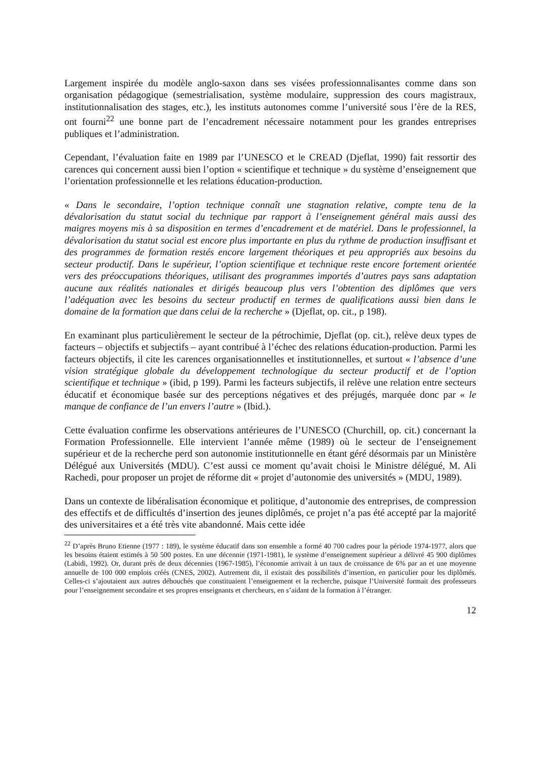Largement inspirée du modèle anglo-saxon dans ses visées professionnalisantes comme dans son organisation pédagogique (semestrialisation, système modulaire, suppression des cours magistraux, institutionnalisation des stages, etc.), les instituts autonomes comme l’université sous l’ère de la RES, ont fourni<sup>22</sup> une bonne part de l’encadrement nécessaire notamment pour les grandes entreprises publiques et l’administration.
Cependant, l’évaluation faite en 1989 par l’UNESCO et le CREAD (Djeflat, 1990) fait ressortir des carences qui concernent aussi bien l’option « scientifique et technique » du système d’enseignement que l’orientation professionnelle et les relations éducation-production.
« Dans le secondaire, l’option technique connaît une stagnation relative, compte tenu de la dévalorisation du statut social du technique par rapport à l’enseignement général mais aussi des maigres moyens mis à sa disposition en termes d’encadrement et de matériel. Dans le professionnel, la dévalorisation du statut social est encore plus importante en plus du rythme de production insuffisant et des programmes de formation restés encore largement théoriques et peu appropriés aux besoins du secteur productif. Dans le supérieur, l’option scientifique et technique reste encore fortement orientée vers des préoccupations théoriques, utilisant des programmes importés d’autres pays sans adaptation aucune aux réalités nationales et dirigés beaucoup plus vers l’obtention des diplômes que vers l’adéquation avec les besoins du secteur productif en termes de qualifications aussi bien dans le domaine de la formation que dans celui de la recherche » (Djeflat, op. cit., p 198).
En examinant plus particulièrement le secteur de la pétrochimie, Djeflat (op. cit.), relève deux types de facteurs – objectifs et subjectifs – ayant contribué à l’échec des relations éducation-production. Parmi les facteurs objectifs, il cite les carences organisationnelles et institutionnelles, et surtout « l’absence d’une vision stratégique globale du développement technologique du secteur productif et de l’option scientifique et technique » (ibid, p 199). Parmi les facteurs subjectifs, il relève une relation entre secteurs éducatif et économique basée sur des perceptions négatives et des préjugés, marquée donc par « le manque de confiance de l’un envers l’autre » (Ibid.).
Cette évaluation confirme les observations antérieures de l’UNESCO (Churchill, op. cit.) concernant la Formation Professionnelle. Elle intervient l’année même (1989) où le secteur de l’enseignement supérieur et de la recherche perd son autonomie institutionnelle en étant géré désormais par un Ministère Délégué aux Universités (MDU). C’est aussi ce moment qu’avait choisi le Ministre délégué, M. Ali Rachedi, pour proposer un projet de réforme dit « projet d’autonomie des universités » (MDU, 1989).
Dans un contexte de libéralisation économique et politique, d’autonomie des entreprises, de compression des effectifs et de difficultés d’insertion des jeunes diplômés, ce projet n’a pas été accepté par la majorité des universitaires et a été très vite abandonné. Mais cette idée
<sup>22</sup> D’après Bruno Etienne (1977 : 189), le système éducatif dans son ensemble a formé 40 700 cadres pour la période 1974-1977, alors que les besoins étaient estimés à 50 500 postes. En une décennie (1971-1981), le système d’enseignement supérieur a délivré 45 900 diplômes (Labidi, 1992). Or, durant près de deux décennies (1967-1985), l’économie arrivait à un taux de croissance de 6% par an et une moyenne annuelle de 100 000 emplois créés (CNES, 2002). Autrement dit, il existait des possibilités d’insertion, en particulier pour les diplômés. Celles-ci s’ajoutaient aux autres débouchés que constituaient l’enseignement et la recherche, puisque l’Université formait des professeurs pour l’enseignement secondaire et ses propres enseignants et chercheurs, en s’aidant de la formation à l’étranger.
12